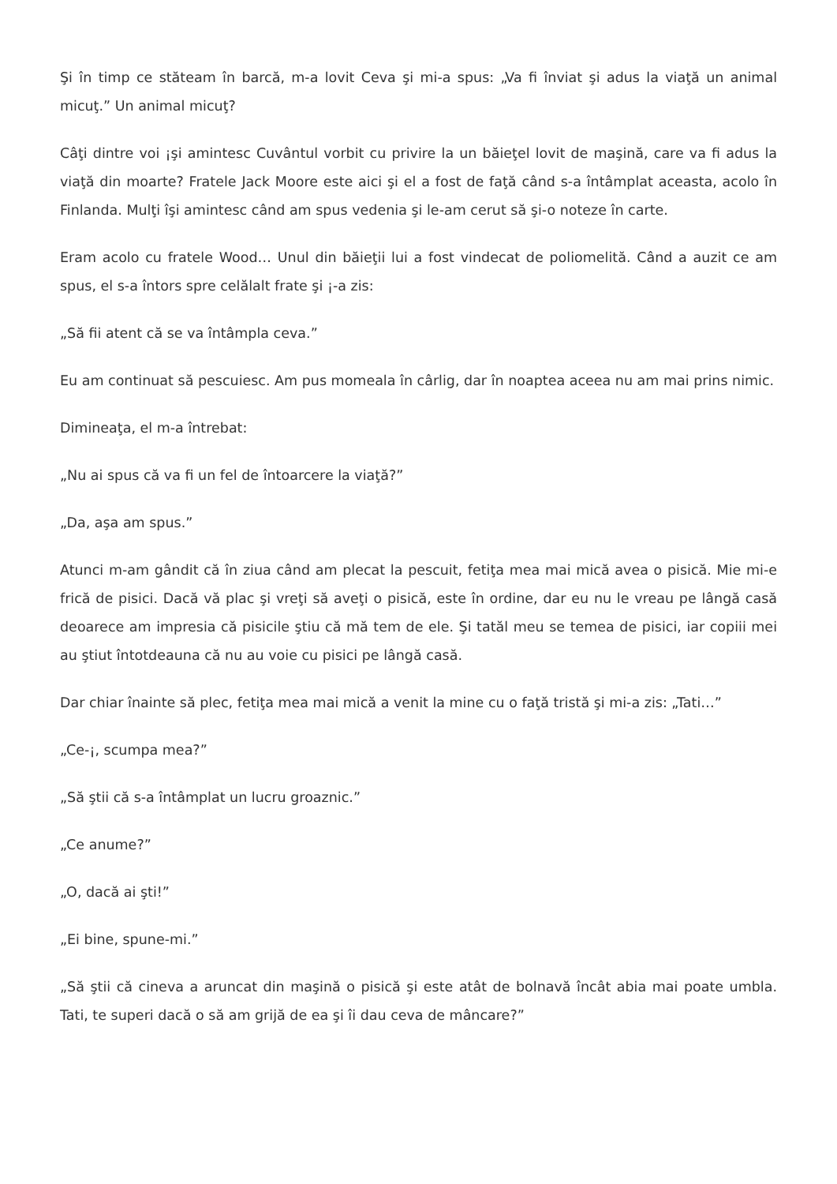Şi în timp ce stăteam în barcă, m-a lovit Ceva şi mi-a spus: „Va fi înviat şi adus la viaţă un animal micuţ.” Un animal micuţ?
Câţi dintre voi ¡şi amintesc Cuvântul vorbit cu privire la un băieţel lovit de maşină, care va fi adus la viaţă din moarte? Fratele Jack Moore este aici şi el a fost de faţă când s-a întâmplat aceasta, acolo în Finlanda. Mulţi îşi amintesc când am spus vedenia şi le-am cerut să şi-o noteze în carte.
Eram acolo cu fratele Wood… Unul din băieţii lui a fost vindecat de poliomelită. Când a auzit ce am spus, el s-a întors spre celălalt frate şi ¡-a zis:
„Să fii atent că se va întâmpla ceva.”
Eu am continuat să pescuiesc. Am pus momeala în cârlig, dar în noaptea aceea nu am mai prins nimic.
Dimineaţa, el m-a întrebat:
„Nu ai spus că va fi un fel de întoarcere la viaţă?”
„Da, aşa am spus.”
Atunci m-am gândit că în ziua când am plecat la pescuit, fetiţa mea mai mică avea o pisică. Mie mi-e frică de pisici. Dacă vă plac şi vreţi să aveţi o pisică, este în ordine, dar eu nu le vreau pe lângă casă deoarece am impresia că pisicile ştiu că mă tem de ele. Şi tatăl meu se temea de pisici, iar copiii mei au ştiut întotdeauna că nu au voie cu pisici pe lângă casă.
Dar chiar înainte să plec, fetiţa mea mai mică a venit la mine cu o faţă tristă şi mi-a zis: „Tati…”
„Ce-¡, scumpa mea?”
„Să ştii că s-a întâmplat un lucru groaznic.”
„Ce anume?”
„O, dacă ai şti!”
„Ei bine, spune-mi.”
„Să ştii că cineva a aruncat din maşină o pisică şi este atât de bolnavă încât abia mai poate umbla. Tati, te superi dacă o să am grijă de ea şi îi dau ceva de mâncare?”